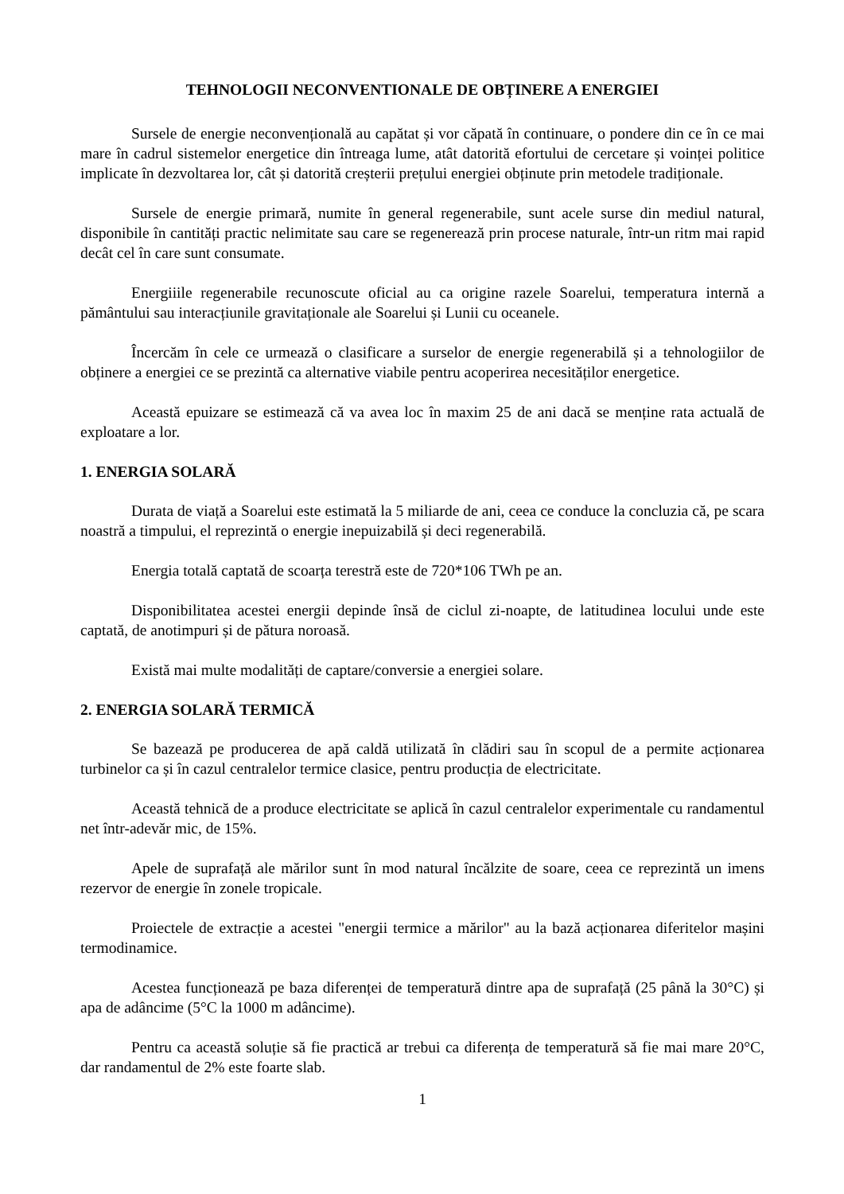TEHNOLOGII NECONVENTIONALE DE OBȚINERE A ENERGIEI
Sursele de energie neconvențională au capătat și vor căpată în continuare, o pondere din ce în ce mai mare în cadrul sistemelor energetice din întreaga lume, atât datorită efortului de cercetare și voinței politice implicate în dezvoltarea lor, cât și datorită creșterii prețului energiei obținute prin metodele tradiționale.
Sursele de energie primară, numite în general regenerabile, sunt acele surse din mediul natural, disponibile în cantități practic nelimitate sau care se regenerează prin procese naturale, într-un ritm mai rapid decât cel în care sunt consumate.
Energiiile regenerabile recunoscute oficial au ca origine razele Soarelui, temperatura internă a pământului sau interacțiunile gravitaționale ale Soarelui și Lunii cu oceanele.
Încercăm în cele ce urmează o clasificare a surselor de energie regenerabilă și a tehnologiilor de obținere a energiei ce se prezintă ca alternative viabile pentru acoperirea necesităților energetice.
Această epuizare se estimează că va avea loc în maxim 25 de ani dacă se menține rata actuală de exploatare a lor.
1. ENERGIA SOLARĂ
Durata de viață a Soarelui este estimată la 5 miliarde de ani, ceea ce conduce la concluzia că, pe scara noastră a timpului, el reprezintă o energie inepuizabilă și deci regenerabilă.
Energia totală captată de scoarța terestră este de 720*106 TWh pe an.
Disponibilitatea acestei energii depinde însă de ciclul zi-noapte, de latitudinea locului unde este captată, de anotimpuri și de pătura noroasă.
Există mai multe modalități de captare/conversie a energiei solare.
2. ENERGIA SOLARĂ TERMICĂ
Se bazează pe producerea de apă caldă utilizată în clădiri sau în scopul de a permite acționarea turbinelor ca și în cazul centralelor termice clasice, pentru producția de electricitate.
Această tehnică de a produce electricitate se aplică în cazul centralelor experimentale cu randamentul net într-adevăr mic, de 15%.
Apele de suprafață ale mărilor sunt în mod natural încălzite de soare, ceea ce reprezintă un imens rezervor de energie în zonele tropicale.
Proiectele de extracție a acestei "energii termice a mărilor" au la bază acționarea diferitelor mașini termodinamice.
Acestea funcționează pe baza diferenței de temperatură dintre apa de suprafață (25 până la 30°C) și apa de adâncime (5°C la 1000 m adâncime).
Pentru ca această soluție să fie practică ar trebui ca diferența de temperatură să fie mai mare 20°C, dar randamentul de 2% este foarte slab.
1